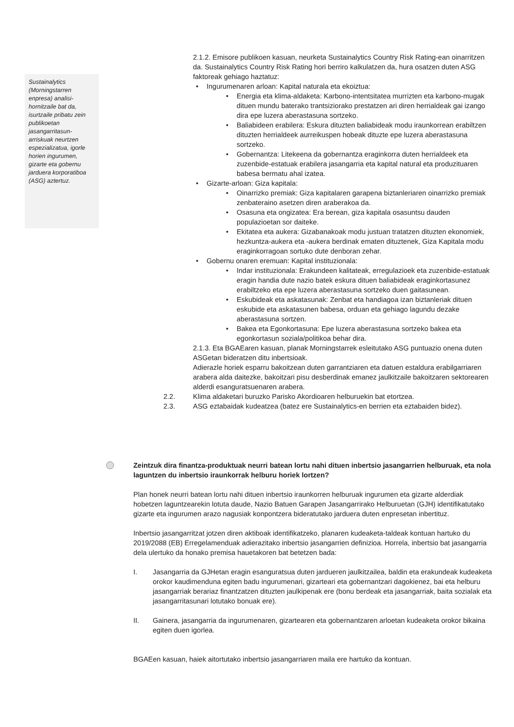2.1.2. Emisore publikoen kasuan, neurketa Sustainalytics Country Risk Rating-ean oinarritzen da. Sustainalytics Country Risk Rating hori berriro kalkulatzen da, hura osatzen duten ASG faktoreak gehiago haztatuz:
Ingurumenaren arloan: Kapital naturala eta ekoiztua:
Energia eta klima-aldaketa: Karbono-intentsitatea murrizten eta karbono-mugak dituen mundu baterako trantsiziorako prestatzen ari diren herrialdeak gai izango dira epe luzera aberastasuna sortzeko.
Baliabideen erabilera: Eskura dituzten baliabideak modu iraunkorrean erabiltzen dituzten herrialdeek aurreikuspen hobeak dituzte epe luzera aberastasuna sortzeko.
Gobernantza: Litekeena da gobernantza eraginkorra duten herrialdeek eta zuzenbide-estatuak erabilera jasangarria eta kapital natural eta produzituaren babesa bermatu ahal izatea.
Gizarte-arloan: Giza kapitala:
Oinarrizko premiak: Giza kapitalaren garapena biztanleriaren oinarrizko premiak zenbateraino asetzen diren araberakoa da.
Osasuna eta ongizatea: Era berean, giza kapitala osasuntsu dauden populazioetan sor daiteke.
Ekitatea eta aukera: Gizabanakoak modu justuan tratatzen dituzten ekonomiek, hezkuntza-aukera eta -aukera berdinak ematen dituztenek, Giza Kapitala modu eraginkorragoan sortuko dute denboran zehar.
Gobernu onaren eremuan: Kapital instituzionala:
Indar instituzionala: Erakundeen kalitateak, erregulazioek eta zuzenbide-estatuak eragin handia dute nazio batek eskura dituen baliabideak eraginkortasunez erabiltzeko eta epe luzera aberastasuna sortzeko duen gaitasunean.
Eskubideak eta askatasunak: Zenbat eta handiagoa izan biztanleriak dituen eskubide eta askatasunen babesa, orduan eta gehiago lagundu dezake aberastasuna sortzen.
Bakea eta Egonkortasuna: Epe luzera aberastasuna sortzeko bakea eta egonkortasun soziala/politikoa behar dira.
2.1.3. Eta BGAEaren kasuan, planak Morningstarrek esleitutako ASG puntuazio onena duten ASGetan bideratzen ditu inbertsioak.
Adierazle horiek esparru bakoitzean duten garrantziaren eta datuen estaldura erabilgarriaren arabera alda daitezke, bakoitzari pisu desberdinak emanez jaulkitzaile bakoitzaren sektorearen alderdi esanguratsuenaren arabera.
2.2. Klima aldaketari buruzko Parisko Akordioaren helburuekin bat etortzea.
2.3. ASG eztabaidak kudeatzea (batez ere Sustainalytics-en berrien eta eztabaiden bidez).
Sustainalytics (Morningstarren enpresa) analisi-hornitzaile bat da, isurtzaile pribatu zein publikoetan jasangarritasun-arriskuak neurtzen espezializatua, igorle horien ingurumen, gizarte eta gobernu jarduera korporatiboa (ASG) aztertuz.
Zeintzuk dira finantza-produktuak neurri batean lortu nahi dituen inbertsio jasangarrien helburuak, eta nola laguntzen du inbertsio iraunkorrak helburu horiek lortzen?
Plan honek neurri batean lortu nahi dituen inbertsio iraunkorren helburuak ingurumen eta gizarte alderdiak hobetzen laguntzearekin lotuta daude, Nazio Batuen Garapen Jasangarrirako Helburuetan (GJH) identifikatutako gizarte eta ingurumen arazo nagusiak konpontzera bideratutako jarduera duten enpresetan inbertituz.
Inbertsio jasangarritzat jotzen diren aktiboak identifikatzeko, planaren kudeaketa-taldeak kontuan hartuko du 2019/2088 (EB) Erregelamenduak adierazitako inbertsio jasangarrien definizioa. Horrela, inbertsio bat jasangarria dela ulertuko da honako premisa hauetakoren bat betetzen bada:
I. Jasangarria da GJHetan eragin esanguratsua duten jardueren jaulkitzailea, baldin eta erakundeak kudeaketa orokor kaudimenduna egiten badu ingurumenari, gizarteari eta gobernantzari dagokienez, bai eta helburu jasangarriak berariaz finantzatzen dituzten jaulkipenak ere (bonu berdeak eta jasangarriak, baita sozialak eta jasangarritasunari lotutako bonuak ere).
II. Gainera, jasangarria da ingurumenaren, gizartearen eta gobernantzaren arloetan kudeaketa orokor bikaina egiten duen igorlea.
BGAEen kasuan, haiek aitortutako inbertsio jasangarriaren maila ere hartuko da kontuan.